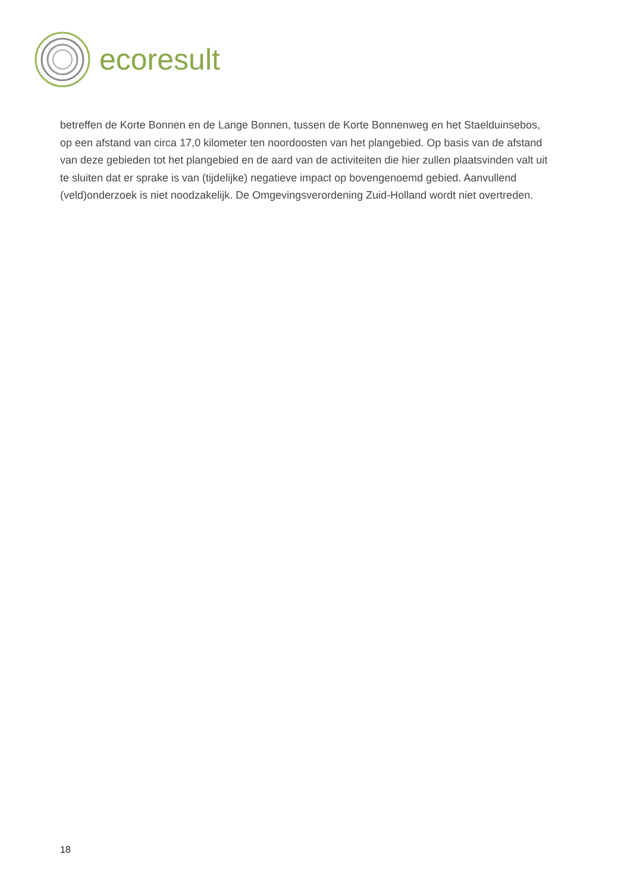ecoresult
betreffen de Korte Bonnen en de Lange Bonnen, tussen de Korte Bonnenweg en het Staelduinsebos, op een afstand van circa 17,0 kilometer ten noordoosten van het plangebied. Op basis van de afstand van deze gebieden tot het plangebied en de aard van de activiteiten die hier zullen plaatsvinden valt uit te sluiten dat er sprake is van (tijdelijke) negatieve impact op bovengenoemd gebied. Aanvullend (veld)onderzoek is niet noodzakelijk. De Omgevingsverordening Zuid-Holland wordt niet overtreden.
18